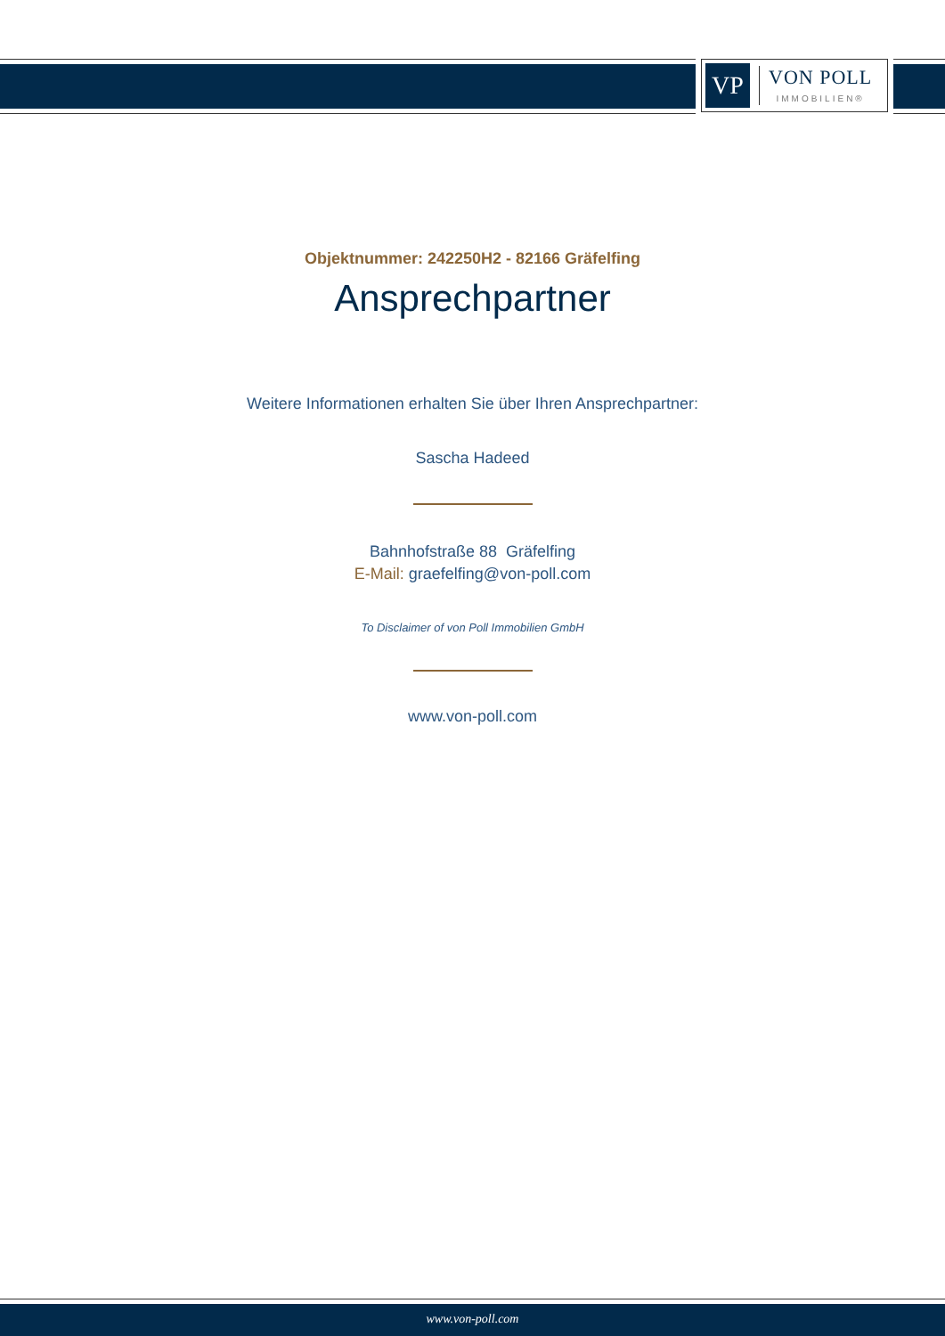VP
VON POLL
IMMOBILIEN®
Objektnummer: 242250H2 - 82166 Gräfelfing
Ansprechpartner
Weitere Informationen erhalten Sie über Ihren Ansprechpartner:
Sascha Hadeed
Bahnhofstraße 88 Gräfelfing
E-Mail: graefelfing@von-poll.com
To Disclaimer of von Poll Immobilien GmbH
www.von-poll.com
www.von-poll.com